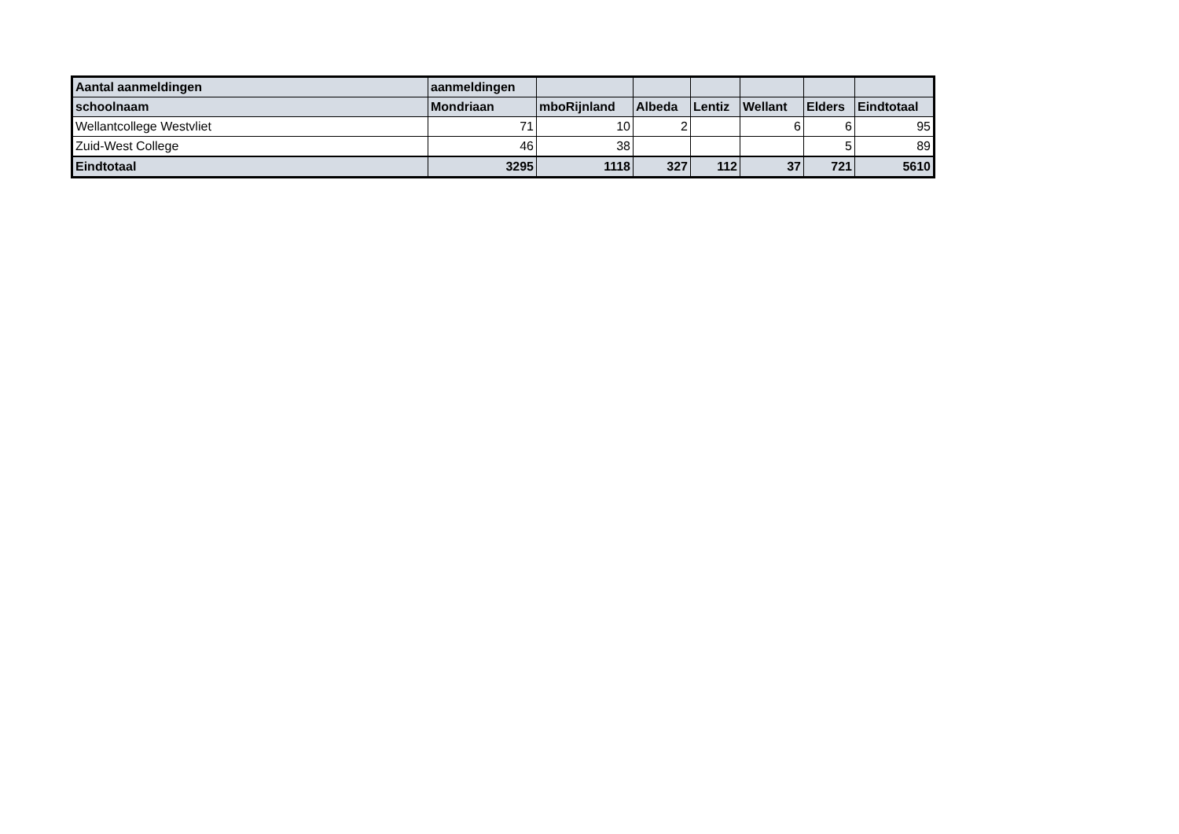| Aantal aanmeldingen | aanmeldingen | | | | | | |
| --- | --- | --- | --- | --- | --- | --- | --- |
| schoolnaam | Mondriaan | mboRijnland | Albeda | Lentiz | Wellant | Elders | Eindtotaal |
| Wellantcollege Westvliet | 71 | 10 | 2 | | 6 | 6 | 95 |
| Zuid-West College | 46 | 38 | | | | 5 | 89 |
| Eindtotaal | 3295 | 1118 | 327 | 112 | 37 | 721 | 5610 |